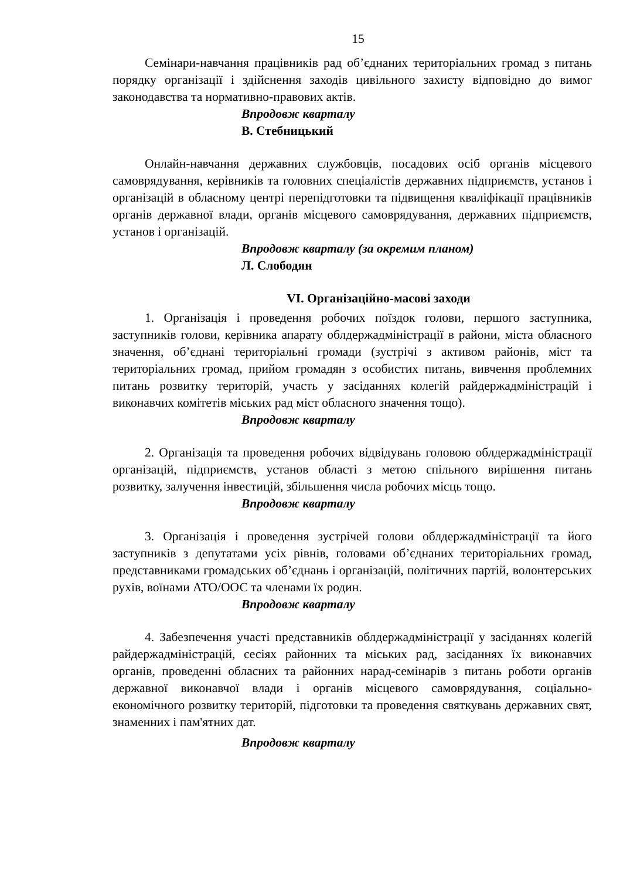15
Семінари-навчання працівників рад об’єднаних територіальних громад з питань порядку організації і здійснення заходів цивільного захисту відповідно до вимог законодавства та нормативно-правових актів.
Впродовж кварталу
В. Стебницький
Онлайн-навчання державних службовців, посадових осіб органів місцевого самоврядування, керівників та головних спеціалістів державних підприємств, установ і організацій в обласному центрі перепідготовки та підвищення кваліфікації працівників органів державної влади, органів місцевого самоврядування, державних підприємств, установ і організацій.
Впродовж кварталу (за окремим планом)
Л. Слободян
VI. Організаційно-масові заходи
1. Організація і проведення робочих поїздок голови, першого заступника, заступників голови, керівника апарату облдержадміністрації в райони, міста обласного значення, об’єднані територіальні громади (зустрічі з активом районів, міст та територіальних громад, прийом громадян з особистих питань, вивчення проблемних питань розвитку територій, участь у засіданнях колегій райдержадміністрацій і виконавчих комітетів міських рад міст обласного значення тощо).
Впродовж кварталу
2. Організація та проведення робочих відвідувань головою облдержадміністрації організацій, підприємств, установ області з метою спільного вирішення питань розвитку, залучення інвестицій, збільшення числа робочих місць тощо.
Впродовж кварталу
3. Організація і проведення зустрічей голови облдержадміністрації та його заступників з депутатами усіх рівнів, головами об’єднаних територіальних громад, представниками громадських об’єднань і організацій, політичних партій, волонтерських рухів, воїнами АТО/ООС та членами їх родин.
Впродовж кварталу
4. Забезпечення участі представників облдержадміністрації у засіданнях колегій райдержадміністрацій, сесіях районних та міських рад, засіданнях їх виконавчих органів, проведенні обласних та районних нарад-семінарів з питань роботи органів державної виконавчої влади і органів місцевого самоврядування, соціально-економічного розвитку територій, підготовки та проведення святкувань державних свят, знаменних і пам'ятних дат.
Впродовж кварталу